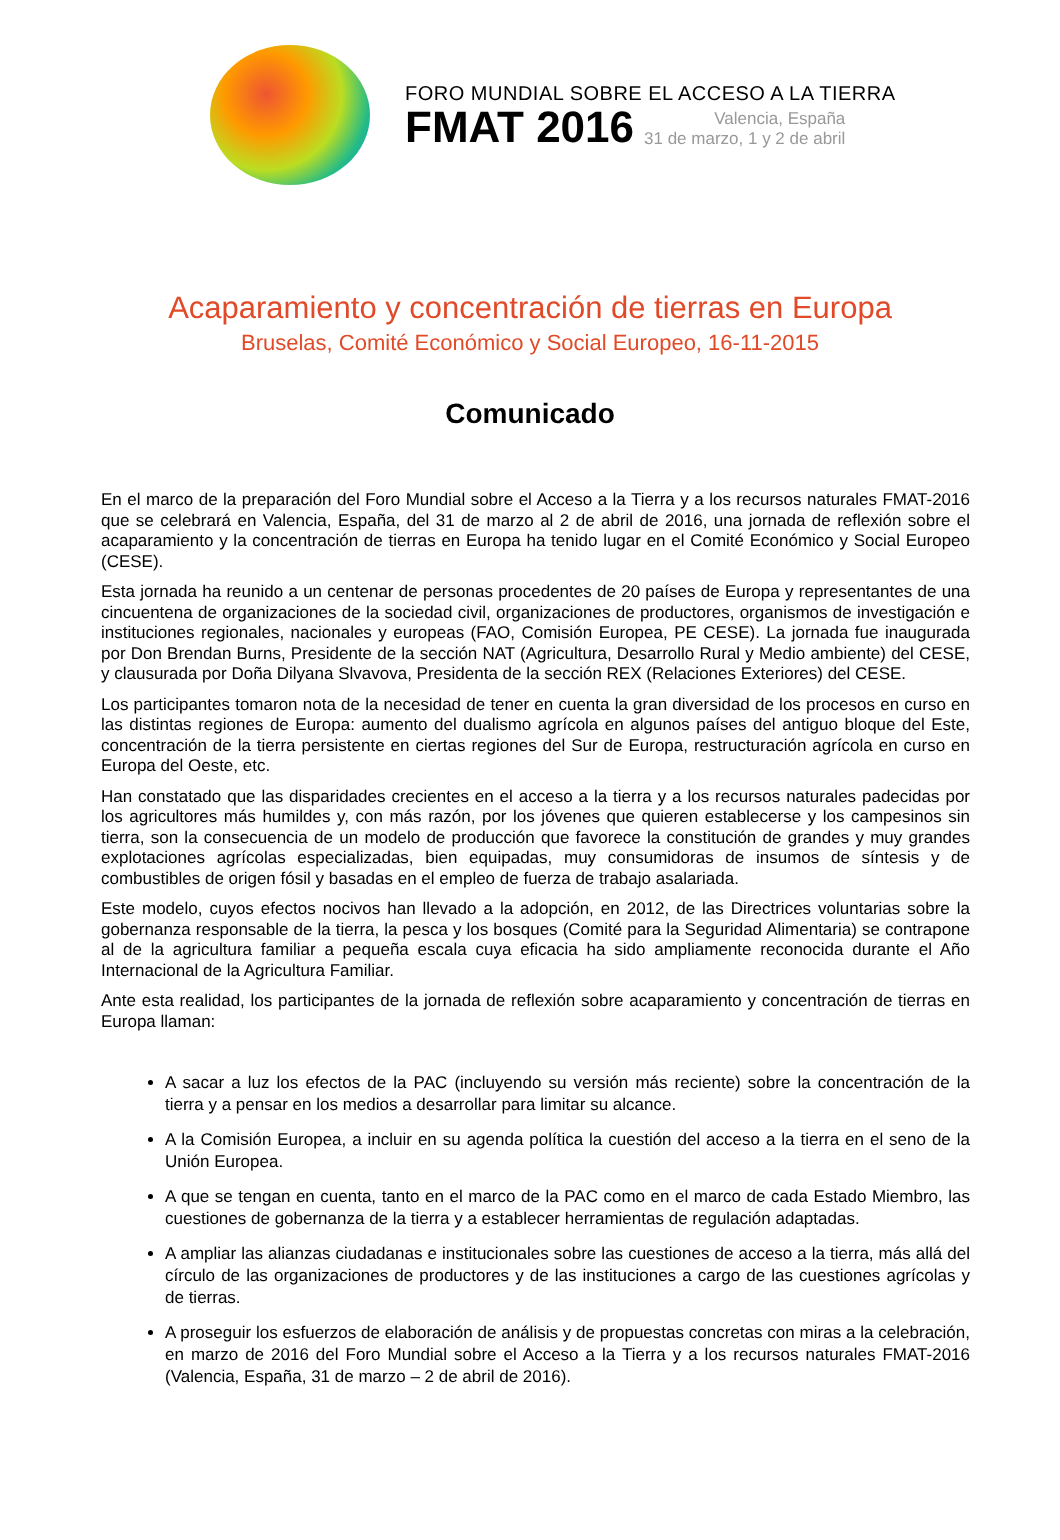FORO MUNDIAL SOBRE EL ACCESO A LA TIERRA
FMAT 2016
Valencia, España
31 de marzo, 1 y 2 de abril
Acaparamiento y concentración de tierras en Europa
Bruselas, Comité Económico y Social Europeo, 16-11-2015
Comunicado
En el marco de la preparación del Foro Mundial sobre el Acceso a la Tierra y a los recursos naturales FMAT-2016 que se celebrará en Valencia, España, del 31 de marzo al 2 de abril de 2016, una jornada de reflexión sobre el acaparamiento y la concentración de tierras en Europa ha tenido lugar en el Comité Económico y Social Europeo (CESE).
Esta jornada ha reunido a un centenar de personas procedentes de 20 países de Europa y representantes de una cincuentena de organizaciones de la sociedad civil, organizaciones de productores, organismos de investigación e instituciones regionales, nacionales y europeas (FAO, Comisión Europea, PE CESE). La jornada fue inaugurada por Don Brendan Burns, Presidente de la sección NAT (Agricultura, Desarrollo Rural y Medio ambiente) del CESE, y clausurada por Doña Dilyana Slvavova, Presidenta de la sección REX (Relaciones Exteriores) del CESE.
Los participantes tomaron nota de la necesidad de tener en cuenta la gran diversidad de los procesos en curso en las distintas regiones de Europa: aumento del dualismo agrícola en algunos países del antiguo bloque del Este, concentración de la tierra persistente en ciertas regiones del Sur de Europa, restructuración agrícola en curso en Europa del Oeste, etc.
Han constatado que las disparidades crecientes en el acceso a la tierra y a los recursos naturales padecidas por los agricultores más humildes y, con más razón, por los jóvenes que quieren establecerse y los campesinos sin tierra, son la consecuencia de un modelo de producción que favorece la constitución de grandes y muy grandes explotaciones agrícolas especializadas, bien equipadas, muy consumidoras de insumos de síntesis y de combustibles de origen fósil y basadas en el empleo de fuerza de trabajo asalariada.
Este modelo, cuyos efectos nocivos han llevado a la adopción, en 2012, de las Directrices voluntarias sobre la gobernanza responsable de la tierra, la pesca y los bosques (Comité para la Seguridad Alimentaria) se contrapone al de la agricultura familiar a pequeña escala cuya eficacia ha sido ampliamente reconocida durante el Año Internacional de la Agricultura Familiar.
Ante esta realidad, los participantes de la jornada de reflexión sobre acaparamiento y concentración de tierras en Europa llaman:
A sacar a luz los efectos de la PAC (incluyendo su versión más reciente) sobre la concentración de la tierra y a pensar en los medios a desarrollar para limitar su alcance.
A la Comisión Europea, a incluir en su agenda política la cuestión del acceso a la tierra en el seno de la Unión Europea.
A que se tengan en cuenta, tanto en el marco de la PAC como en el marco de cada Estado Miembro, las cuestiones de gobernanza de la tierra y a establecer herramientas de regulación adaptadas.
A ampliar las alianzas ciudadanas e institucionales sobre las cuestiones de acceso a la tierra, más allá del círculo de las organizaciones de productores y de las instituciones a cargo de las cuestiones agrícolas y de tierras.
A proseguir los esfuerzos de elaboración de análisis y de propuestas concretas con miras a la celebración, en marzo de 2016 del Foro Mundial sobre el Acceso a la Tierra y a los recursos naturales FMAT-2016 (Valencia, España, 31 de marzo – 2 de abril de 2016).